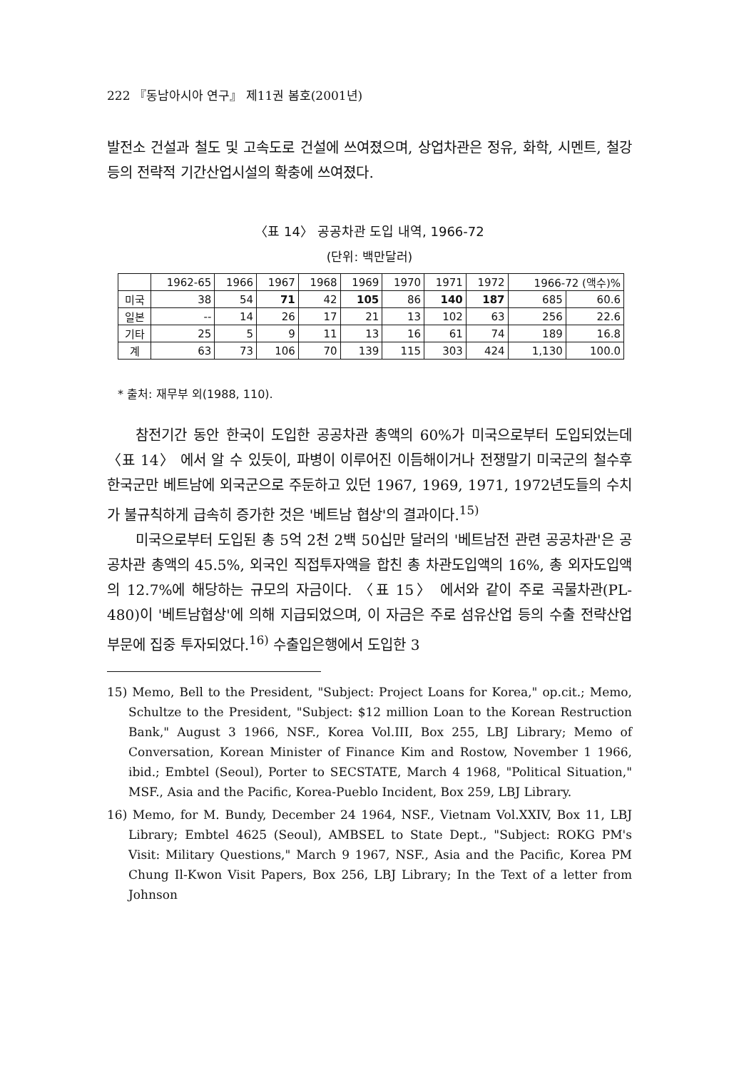222 『동남아시아 연구』 제11권 봄호(2001년)
발전소 건설과 철도 및 고속도로 건설에 쓰여졌으며, 상업차관은 정유, 화학, 시멘트, 철강 등의 전략적 기간산업시설의 확충에 쓰여졌다.
〈표 14〉 공공차관 도입 내역, 1966-72
(단위: 백만달러)
| | 1962-65 | 1966 | 1967 | 1968 | 1969 | 1970 | 1971 | 1972 | 1966-72 (액수)% | |
| --- | --- | --- | --- | --- | --- | --- | --- | --- | --- | --- |
| 미국 | 38 | 54 | 71 | 42 | 105 | 86 | 140 | 187 | 685 | 60.6 |
| 일본 | -- | 14 | 26 | 17 | 21 | 13 | 102 | 63 | 256 | 22.6 |
| 기타 | 25 | 5 | 9 | 11 | 13 | 16 | 61 | 74 | 189 | 16.8 |
| 계 | 63 | 73 | 106 | 70 | 139 | 115 | 303 | 424 | 1,130 | 100.0 |
* 출처: 재무부 외(1988, 110).
참전기간 동안 한국이 도입한 공공차관 총액의 60%가 미국으로부터 도입되었는데 〈표 14〉 에서 알 수 있듯이, 파병이 이루어진 이듬해이거나 전쟁말기 미국군의 철수후 한국군만 베트남에 외국군으로 주둔하고 있던 1967, 1969, 1971, 1972년도들의 수치가 불규칙하게 급속히 증가한 것은 '베트남 협상'의 결과이다.<sup>15)</sup>
미국으로부터 도입된 총 5억 2천 2백 50십만 달러의 '베트남전 관련 공공차관'은 공공차관 총액의 45.5%, 외국인 직접투자액을 합친 총 차관도입액의 16%, 총 외자도입액의 12.7%에 해당하는 규모의 자금이다. 〈표 15〉 에서와 같이 주로 곡물차관(PL-480)이 '베트남협상'에 의해 지급되었으며, 이 자금은 주로 섬유산업 등의 수출 전략산업 부문에 집중 투자되었다.<sup>16)</sup> 수출입은행에서 도입한 3
15) Memo, Bell to the President, "Subject: Project Loans for Korea," op.cit.; Memo, Schultze to the President, "Subject: $12 million Loan to the Korean Restruction Bank," August 3 1966, NSF., Korea Vol.III, Box 255, LBJ Library; Memo of Conversation, Korean Minister of Finance Kim and Rostow, November 1 1966, ibid.; Embtel (Seoul), Porter to SECSTATE, March 4 1968, "Political Situation," MSF., Asia and the Pacific, Korea-Pueblo Incident, Box 259, LBJ Library.
16) Memo, for M. Bundy, December 24 1964, NSF., Vietnam Vol.XXIV, Box 11, LBJ Library; Embtel 4625 (Seoul), AMBSEL to State Dept., "Subject: ROKG PM's Visit: Military Questions," March 9 1967, NSF., Asia and the Pacific, Korea PM Chung Il-Kwon Visit Papers, Box 256, LBJ Library; In the Text of a letter from Johnson